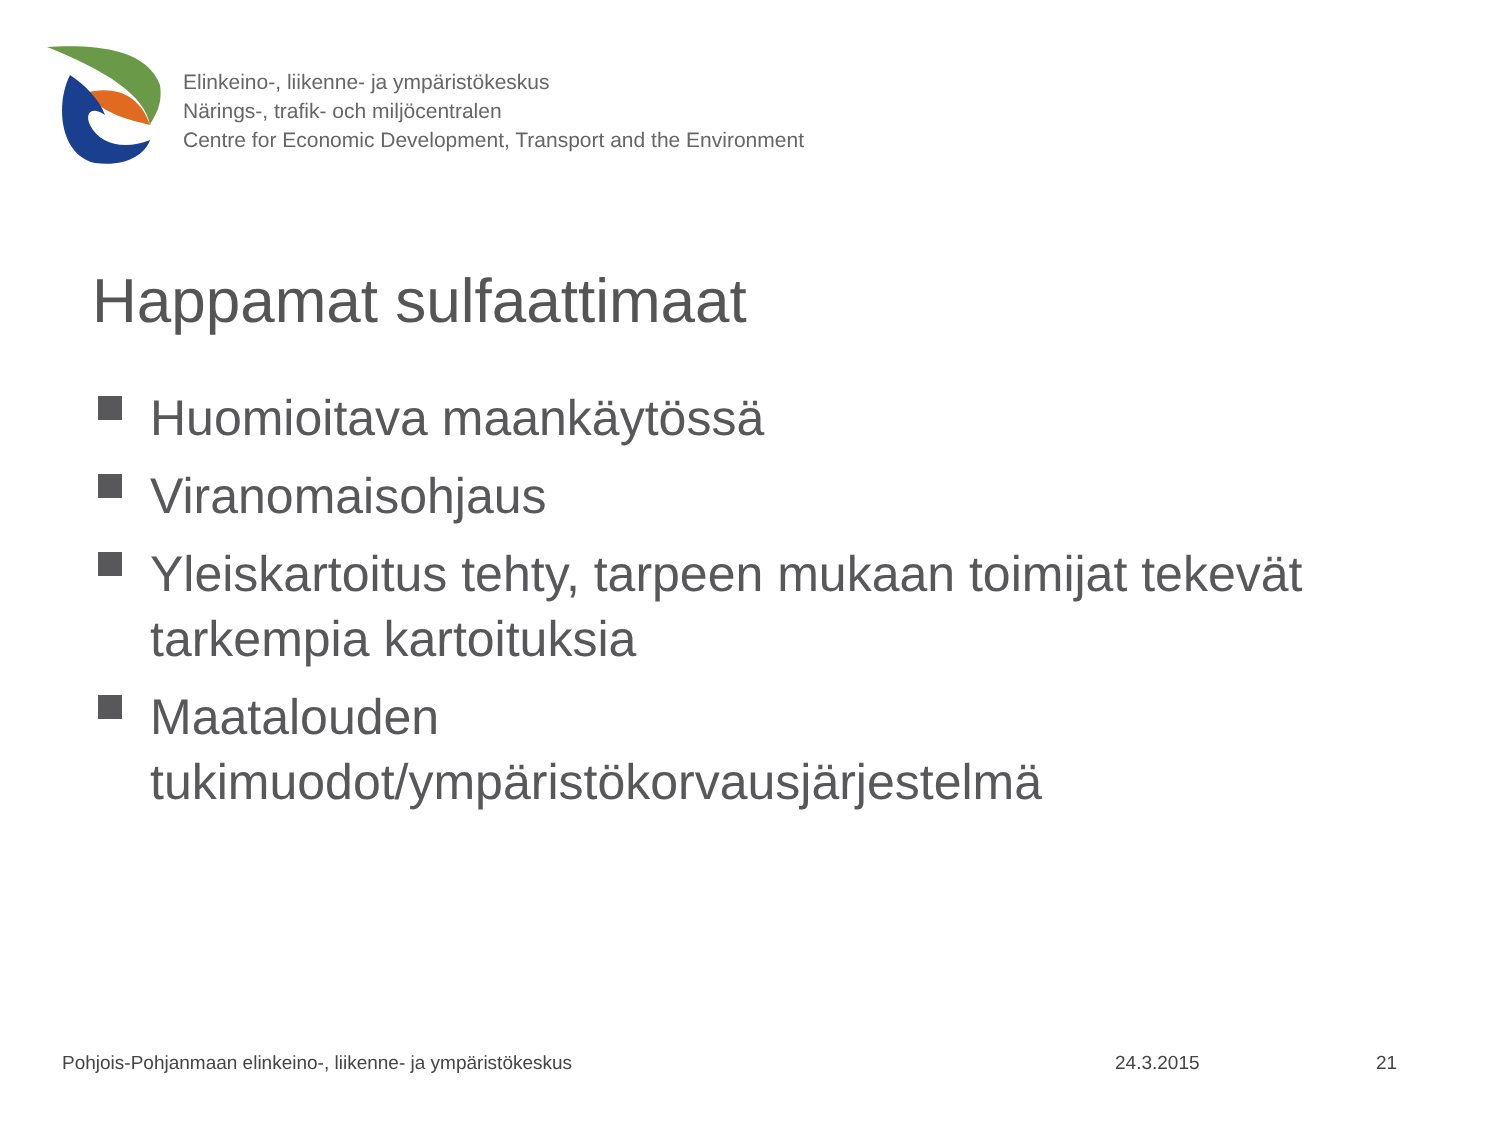Elinkeino-, liikenne- ja ympäristökeskus
Närings-, trafik- och miljöcentralen
Centre for Economic Development, Transport and the Environment
Happamat sulfaattimaat
Huomioitava maankäytössä
Viranomaisohjaus
Yleiskartoitus tehty, tarpeen mukaan toimijat tekevät tarkempia kartoituksia
Maatalouden
tukimuodot/ympäristökorvausjärjestelmä
Pohjois-Pohjanmaan elinkeino-, liikenne- ja ympäristökeskus 24.3.2015 21